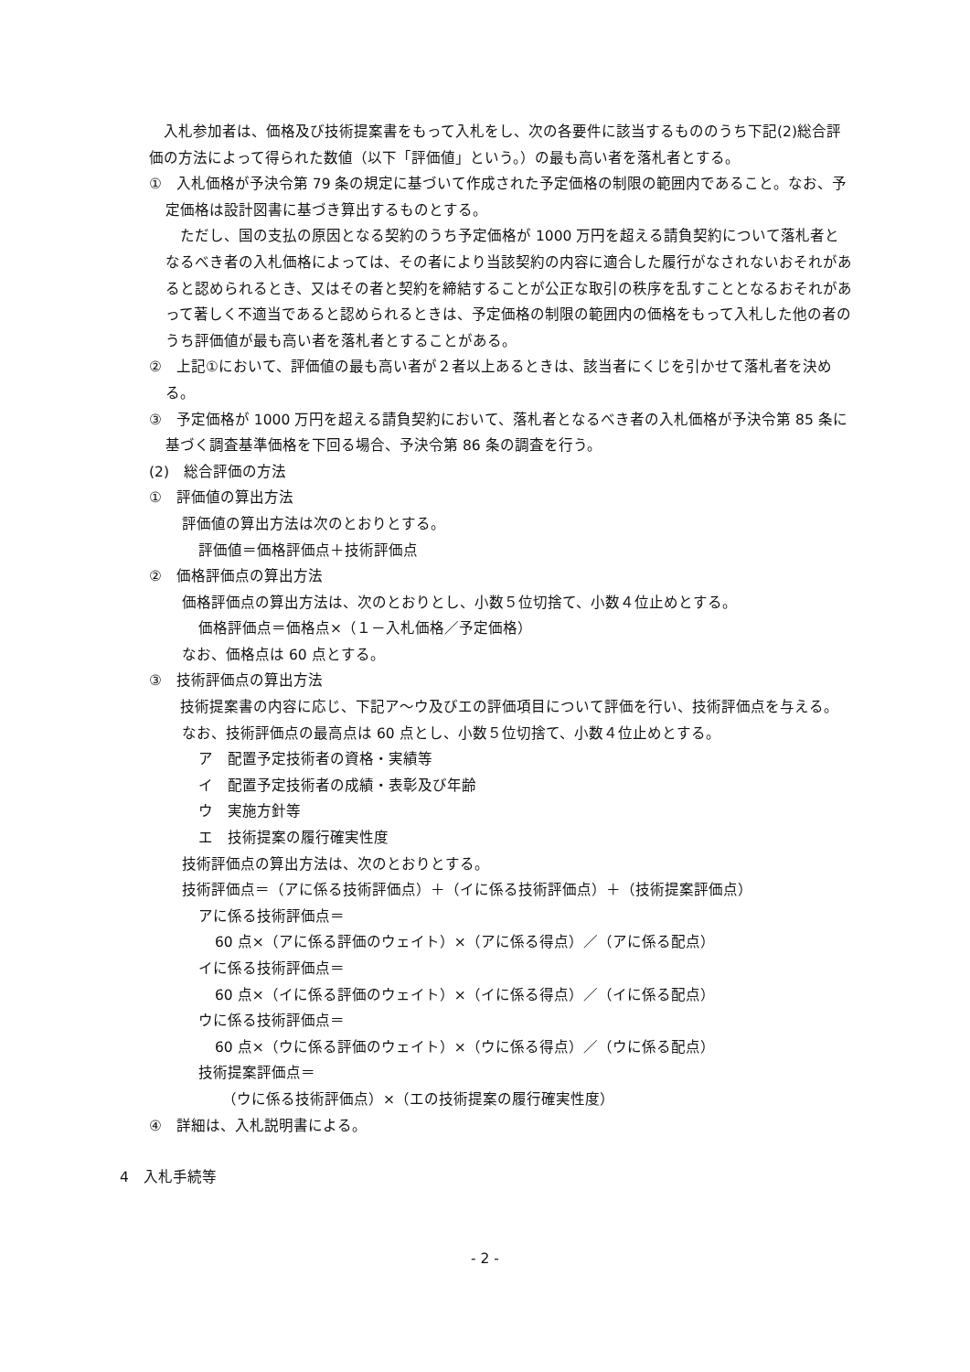入札参加者は、価格及び技術提案書をもって入札をし、次の各要件に該当するもののうち下記(2)総合評価の方法によって得られた数値（以下「評価値」という。）の最も高い者を落札者とする。
①　入札価格が予決令第 79 条の規定に基づいて作成された予定価格の制限の範囲内であること。なお、予定価格は設計図書に基づき算出するものとする。
　ただし、国の支払の原因となる契約のうち予定価格が 1000 万円を超える請負契約について落札者となるべき者の入札価格によっては、その者により当該契約の内容に適合した履行がなされないおそれがあると認められるとき、又はその者と契約を締結することが公正な取引の秩序を乱すこととなるおそれがあって著しく不適当であると認められるときは、予定価格の制限の範囲内の価格をもって入札した他の者のうち評価値が最も高い者を落札者とすることがある。
②　上記①において、評価値の最も高い者が２者以上あるときは、該当者にくじを引かせて落札者を決める。
③　予定価格が 1000 万円を超える請負契約において、落札者となるべき者の入札価格が予決令第 85 条に基づく調査基準価格を下回る場合、予決令第 86 条の調査を行う。
(2)　総合評価の方法
①　評価値の算出方法
評価値の算出方法は次のとおりとする。
評価値＝価格評価点＋技術評価点
②　価格評価点の算出方法
価格評価点の算出方法は、次のとおりとし、小数５位切捨て、小数４位止めとする。
価格評価点＝価格点×（１－入札価格／予定価格）
なお、価格点は 60 点とする。
③　技術評価点の算出方法
　技術提案書の内容に応じ、下記ア～ウ及びエの評価項目について評価を行い、技術評価点を与える。
なお、技術評価点の最高点は 60 点とし、小数５位切捨て、小数４位止めとする。
ア　配置予定技術者の資格・実績等
イ　配置予定技術者の成績・表彰及び年齢
ウ　実施方針等
エ　技術提案の履行確実性度
技術評価点の算出方法は、次のとおりとする。
技術評価点＝（アに係る技術評価点）＋（イに係る技術評価点）＋（技術提案評価点）
アに係る技術評価点＝
60 点×（アに係る評価のウェイト）×（アに係る得点）／（アに係る配点）
イに係る技術評価点＝
60 点×（イに係る評価のウェイト）×（イに係る得点）／（イに係る配点）
ウに係る技術評価点＝
60 点×（ウに係る評価のウェイト）×（ウに係る得点）／（ウに係る配点）
技術提案評価点＝
（ウに係る技術評価点）×（エの技術提案の履行確実性度）
④　詳細は、入札説明書による。
4　入札手続等
- 2 -